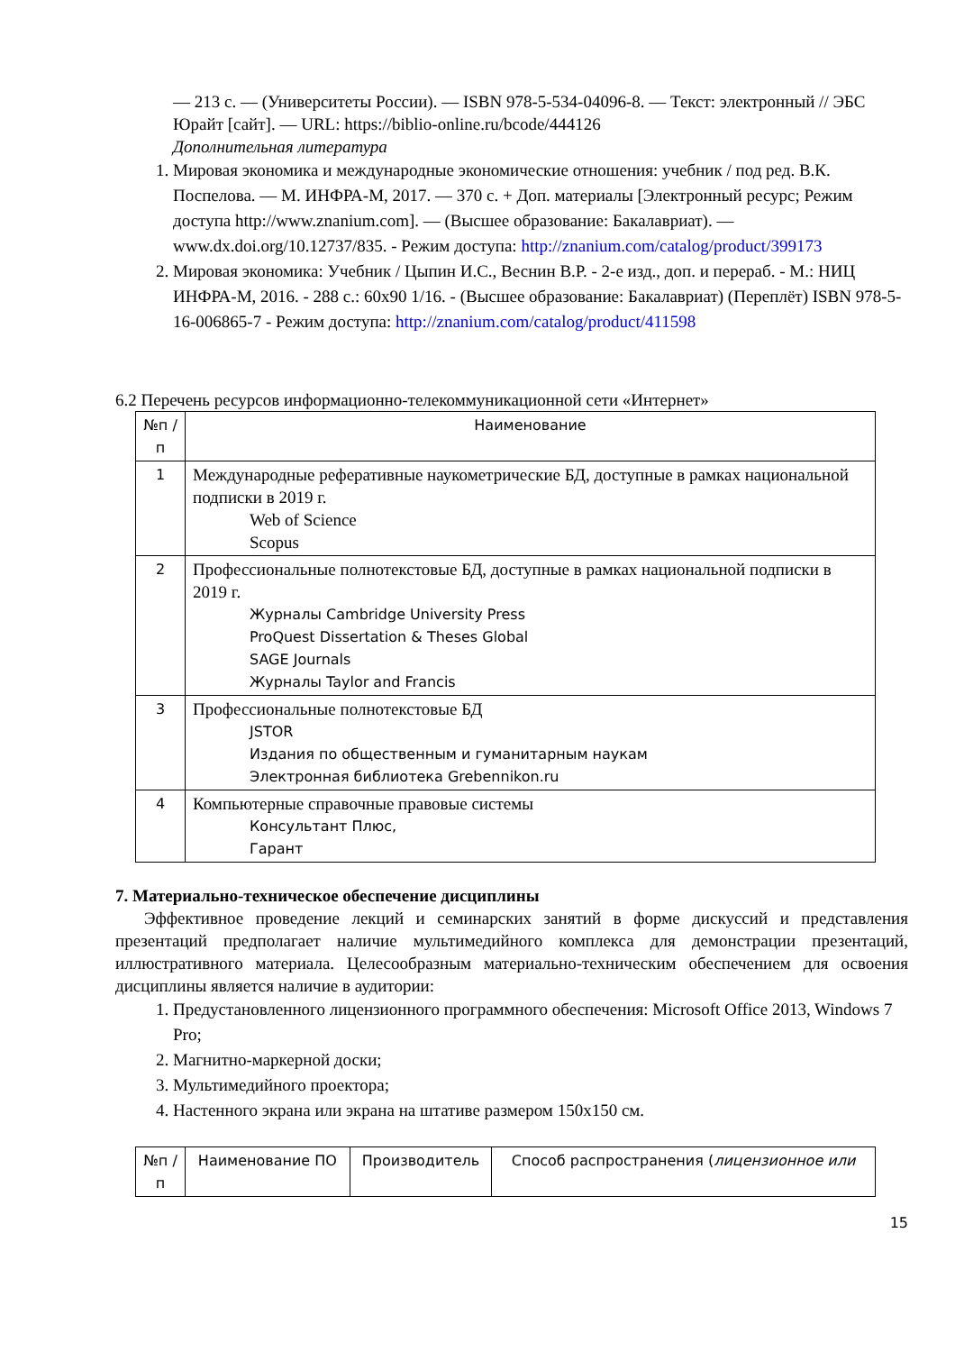— 213 с. — (Университеты России). — ISBN 978-5-534-04096-8. — Текст: электронный // ЭБС Юрайт [сайт]. — URL: https://biblio-online.ru/bcode/444126
Дополнительная литература
1. Мировая экономика и международные экономические отношения: учебник / под ред. В.К. Поспелова. — М. ИНФРА-М, 2017. — 370 с. + Доп. материалы [Электронный ресурс; Режим доступа http://www.znanium.com]. — (Высшее образование: Бакалавриат). — www.dx.doi.org/10.12737/835. - Режим доступа: http://znanium.com/catalog/product/399173
2. Мировая экономика: Учебник / Цыпин И.С., Веснин В.Р. - 2-е изд., доп. и перераб. - М.: НИЦ ИНФРА-М, 2016. - 288 с.: 60x90 1/16. - (Высшее образование: Бакалавриат) (Переплёт) ISBN 978-5-16-006865-7 - Режим доступа: http://znanium.com/catalog/product/411598
6.2 Перечень ресурсов информационно-телекоммуникационной сети «Интернет»
| №п /п | Наименование |
| --- | --- |
| 1 | Международные реферативные наукометрические БД, доступные в рамках национальной подписки в 2019 г. Web of Science Scopus |
| 2 | Профессиональные полнотекстовые БД, доступные в рамках национальной подписки в 2019 г. Журналы Cambridge University Press ProQuest Dissertation & Theses Global SAGE Journals Журналы Taylor and Francis |
| 3 | Профессиональные полнотекстовые БД JSTOR Издания по общественным и гуманитарным наукам Электронная библиотека Grebennikon.ru |
| 4 | Компьютерные справочные правовые системы Консультант Плюс, Гарант |
7. Материально-техническое обеспечение дисциплины
Эффективное проведение лекций и семинарских занятий в форме дискуссий и представления презентаций предполагает наличие мультимедийного комплекса для демонстрации презентаций, иллюстративного материала. Целесообразным материально-техническим обеспечением для освоения дисциплины является наличие в аудитории:
1. Предустановленного лицензионного программного обеспечения: Microsoft Office 2013, Windows 7 Pro;
2. Магнитно-маркерной доски;
3. Мультимедийного проектора;
4. Настенного экрана или экрана на штативе размером 150х150 см.
| №п /п | Наименование ПО | Производитель | Способ распространения ( лицензионное или |
| --- | --- | --- | --- |
15